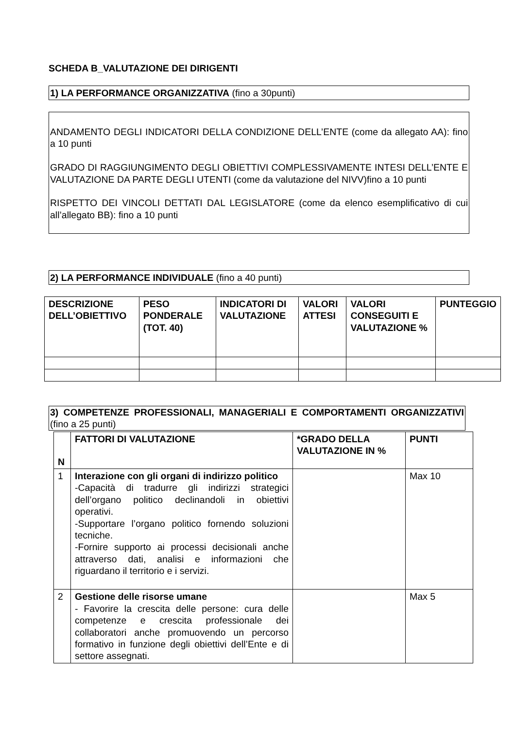SCHEDA B_VALUTAZIONE DEI DIRIGENTI
1) LA PERFORMANCE ORGANIZZATIVA (fino a 30punti)
ANDAMENTO DEGLI INDICATORI DELLA CONDIZIONE DELL’ENTE (come da allegato AA): fino a 10 punti
GRADO DI RAGGIUNGIMENTO DEGLI OBIETTIVI COMPLESSIVAMENTE INTESI DELL’ENTE E VALUTAZIONE DA PARTE DEGLI UTENTI (come da valutazione del NIVV)fino a 10 punti
RISPETTO DEI VINCOLI DETTATI DAL LEGISLATORE (come da elenco esemplificativo di cui all’allegato BB): fino a 10 punti
2) LA PERFORMANCE INDIVIDUALE (fino a 40 punti)
| DESCRIZIONE DELL’OBIETTIVO | PESO PONDERALE (TOT. 40) | INDICATORI DI VALUTAZIONE | VALORI ATTESI | VALORI CONSEGUITI E VALUTAZIONE % | PUNTEGGIO |
| --- | --- | --- | --- | --- | --- |
3) COMPETENZE PROFESSIONALI, MANAGERIALI E COMPORTAMENTI ORGANIZZATIVI (fino a 25 punti)
| N | FATTORI DI VALUTAZIONE | *GRADO DELLA VALUTAZIONE IN % | PUNTI |
| --- | --- | --- | --- |
| 1 | Interazione con gli organi di indirizzo politico -Capacità di tradurre gli indirizzi strategici dell’organo politico declinandoli in obiettivi operativi. -Supportare l’organo politico fornendo soluzioni tecniche. -Fornire supporto ai processi decisionali anche attraverso dati, analisi e informazioni che riguardano il territorio e i servizi. | | Max 10 |
| 2 | Gestione delle risorse umane - Favorire la crescita delle persone: cura delle competenze e crescita professionale dei collaboratori anche promuovendo un percorso formativo in funzione degli obiettivi dell’Ente e di settore assegnati. | | Max 5 |